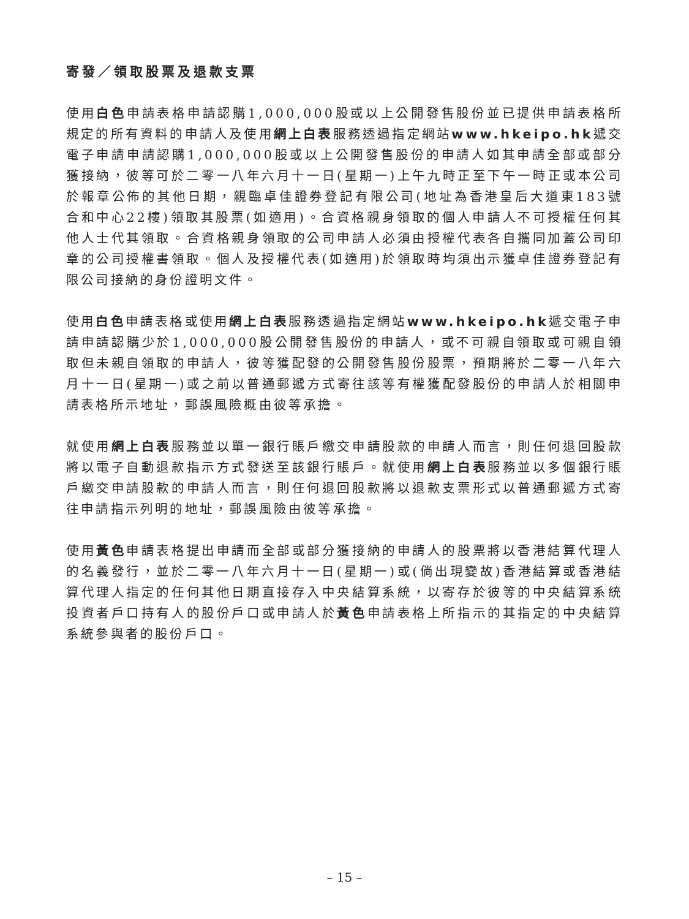寄發／領取股票及退款支票
使用白色申請表格申請認購1,000,000股或以上公開發售股份並已提供申請表格所規定的所有資料的申請人及使用網上白表服務透過指定網站www.hkeipo.hk遞交電子申請申請認購1,000,000股或以上公開發售股份的申請人如其申請全部或部分獲接納，彼等可於二零一八年六月十一日(星期一)上午九時正至下午一時正或本公司於報章公佈的其他日期，親臨卓佳證券登記有限公司(地址為香港皇后大道東183號合和中心22樓)領取其股票(如適用)。合資格親身領取的個人申請人不可授權任何其他人士代其領取。合資格親身領取的公司申請人必須由授權代表各自攜同加蓋公司印章的公司授權書領取。個人及授權代表(如適用)於領取時均須出示獲卓佳證券登記有限公司接納的身份證明文件。
使用白色申請表格或使用網上白表服務透過指定網站www.hkeipo.hk遞交電子申請申請認購少於1,000,000股公開發售股份的申請人，或不可親自領取或可親自領取但未親自領取的申請人，彼等獲配發的公開發售股份股票，預期將於二零一八年六月十一日(星期一)或之前以普通郵遞方式寄往該等有權獲配發股份的申請人於相關申請表格所示地址，郵誤風險概由彼等承擔。
就使用網上白表服務並以單一銀行賬戶繳交申請股款的申請人而言，則任何退回股款將以電子自動退款指示方式發送至該銀行賬戶。就使用網上白表服務並以多個銀行賬戶繳交申請股款的申請人而言，則任何退回股款將以退款支票形式以普通郵遞方式寄往申請指示列明的地址，郵誤風險由彼等承擔。
使用黃色申請表格提出申請而全部或部分獲接納的申請人的股票將以香港結算代理人的名義發行，並於二零一八年六月十一日(星期一)或(倘出現變故)香港結算或香港結算代理人指定的任何其他日期直接存入中央結算系統，以寄存於彼等的中央結算系統投資者戶口持有人的股份戶口或申請人於黃色申請表格上所指示的其指定的中央結算系統參與者的股份戶口。
– 15 –